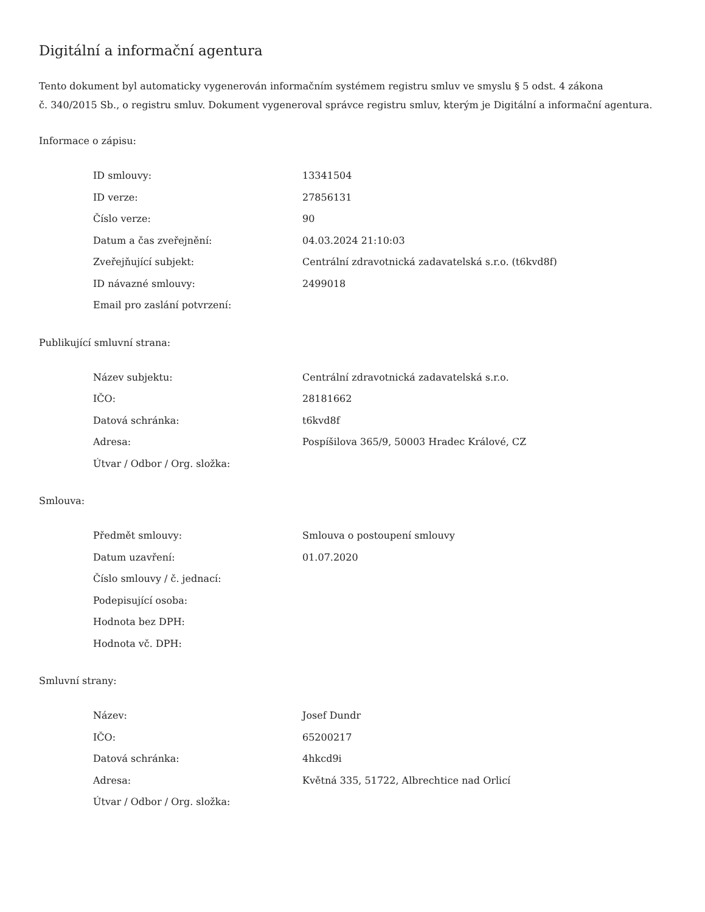Digitální a informační agentura
Tento dokument byl automaticky vygenerován informačním systémem registru smluv ve smyslu § 5 odst. 4 zákona
č. 340/2015 Sb., o registru smluv. Dokument vygeneroval správce registru smluv, kterým je Digitální a informační agentura.
Informace o zápisu:
| ID smlouvy: | 13341504 |
| ID verze: | 27856131 |
| Číslo verze: | 90 |
| Datum a čas zveřejnění: | 04.03.2024 21:10:03 |
| Zveřejňující subjekt: | Centrální zdravotnická zadavatelská s.r.o. (t6kvd8f) |
| ID návazné smlouvy: | 2499018 |
| Email pro zaslání potvrzení: | |
Publikující smluvní strana:
| Název subjektu: | Centrální zdravotnická zadavatelská s.r.o. |
| IČO: | 28181662 |
| Datová schránka: | t6kvd8f |
| Adresa: | Pospíšilova 365/9, 50003 Hradec Králové, CZ |
| Útvar / Odbor / Org. složka: | |
Smlouva:
| Předmět smlouvy: | Smlouva o postoupení smlouvy |
| Datum uzavření: | 01.07.2020 |
| Číslo smlouvy / č. jednací: | |
| Podepisující osoba: | |
| Hodnota bez DPH: | |
| Hodnota vč. DPH: | |
Smluvní strany:
| Název: | Josef Dundr |
| IČO: | 65200217 |
| Datová schránka: | 4hkcd9i |
| Adresa: | Květná 335, 51722, Albrechtice nad Orlicí |
| Útvar / Odbor / Org. složka: | |